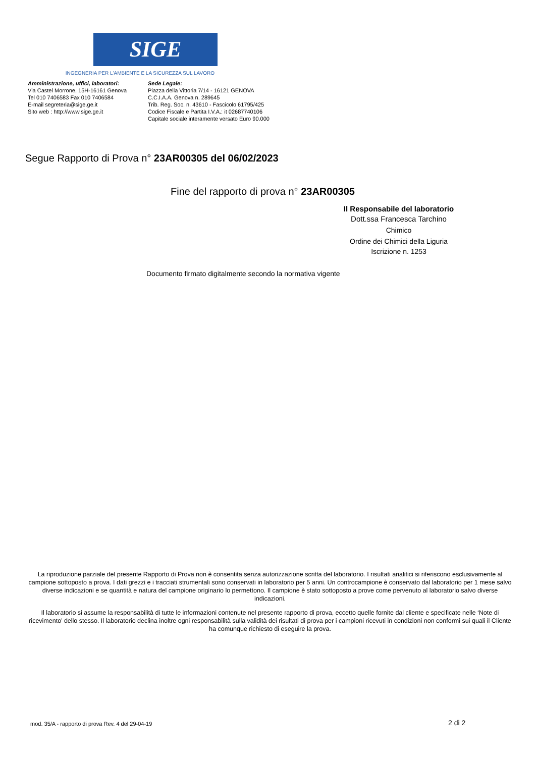SIGE
INGEGNERIA PER L'AMBIENTE E LA SICUREZZA SUL LAVORO
Amministrazione, uffici, laboratori:
Via Castel Morrone, 15H-16161 Genova
Tel 010 7406583 Fax 010 7406584
E-mail segreteria@sige.ge.it
Sito web : http://www.sige.ge.it
Sede Legale:
Piazza della Vittoria 7/14 - 16121 GENOVA
C.C.I.A.A. Genova n. 289645
Trib. Reg. Soc. n. 43610 - Fascicolo 61795/425
Codice Fiscale e Partita I.V.A.: it 02687740106
Capitale sociale interamente versato Euro 90.000
Segue Rapporto di Prova n° 23AR00305 del 06/02/2023
Fine del rapporto di prova n° 23AR00305
Il Responsabile del laboratorio
Dott.ssa Francesca Tarchino
Chimico
Ordine dei Chimici della Liguria
Iscrizione n. 1253
Documento firmato digitalmente secondo la normativa vigente
La riproduzione parziale del presente Rapporto di Prova non è consentita senza autorizzazione scritta del laboratorio. I risultati analitici si riferiscono esclusivamente al campione sottoposto a prova. I dati grezzi e i tracciati strumentali sono conservati in laboratorio per 5 anni. Un controcampione è conservato dal laboratorio per 1 mese salvo diverse indicazioni e se quantità e natura del campione originario lo permettono. Il campione è stato sottoposto a prove come pervenuto al laboratorio salvo diverse indicazioni.
Il laboratorio si assume la responsabilità di tutte le informazioni contenute nel presente rapporto di prova, eccetto quelle fornite dal cliente e specificate nelle ‘Note di ricevimento’ dello stesso. Il laboratorio declina inoltre ogni responsabilità sulla validità dei risultati di prova per i campioni ricevuti in condizioni non conformi sui quali il Cliente ha comunque richiesto di eseguire la prova.
mod. 35/A - rapporto di prova Rev. 4 del 29-04-19
2 di 2